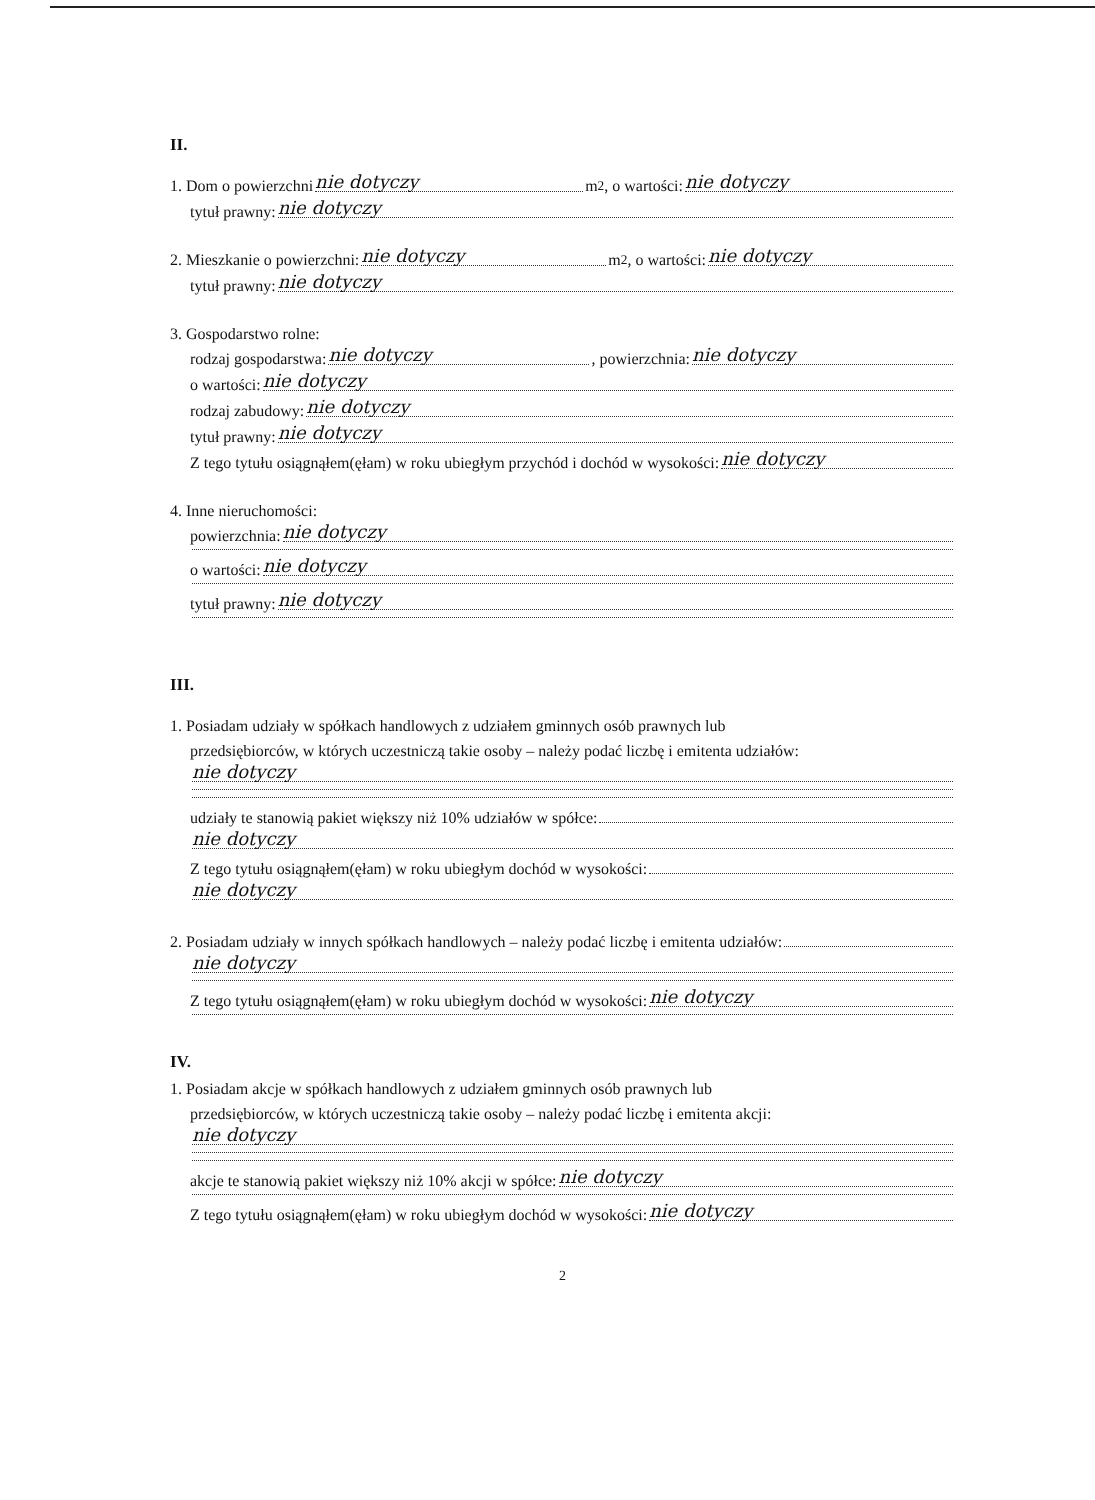II.
1. Dom o powierzchni nie dotyczy m<sup>2</sup>, o wartości: nie dotyczy
tytuł prawny: nie dotyczy
2. Mieszkanie o powierzchni: nie dotyczy m<sup>2</sup>, o wartości: nie dotyczy
tytuł prawny: nie dotyczy
3. Gospodarstwo rolne:
rodzaj gospodarstwa: nie dotyczy, powierzchnia: nie dotyczy
o wartości: nie dotyczy
rodzaj zabudowy: nie dotyczy
tytuł prawny: nie dotyczy
Z tego tytułu osiągnąłem(ęłam) w roku ubiegłym przychód i dochód w wysokości: nie dotyczy
4. Inne nieruchomości:
powierzchnia: nie dotyczy
o wartości: nie dotyczy
tytuł prawny: nie dotyczy
III.
1. Posiadam udziały w spółkach handlowych z udziałem gminnych osób prawnych lub
przedsiębiorców, w których uczestniczą takie osoby – należy podać liczbę i emitenta udziałów:
nie dotyczy
udziały te stanowią pakiet większy niż 10% udziałów w spółce:
nie dotyczy
Z tego tytułu osiągnąłem(ęłam) w roku ubiegłym dochód w wysokości:
nie dotyczy
2. Posiadam udziały w innych spółkach handlowych – należy podać liczbę i emitenta udziałów:
nie dotyczy
Z tego tytułu osiągnąłem(ęłam) w roku ubiegłym dochód w wysokości: nie dotyczy
IV.
1. Posiadam akcje w spółkach handlowych z udziałem gminnych osób prawnych lub
przedsiębiorców, w których uczestniczą takie osoby – należy podać liczbę i emitenta akcji:
nie dotyczy
akcje te stanowią pakiet większy niż 10% akcji w spółce: nie dotyczy
Z tego tytułu osiągnąłem(ęłam) w roku ubiegłym dochód w wysokości: nie dotyczy
2